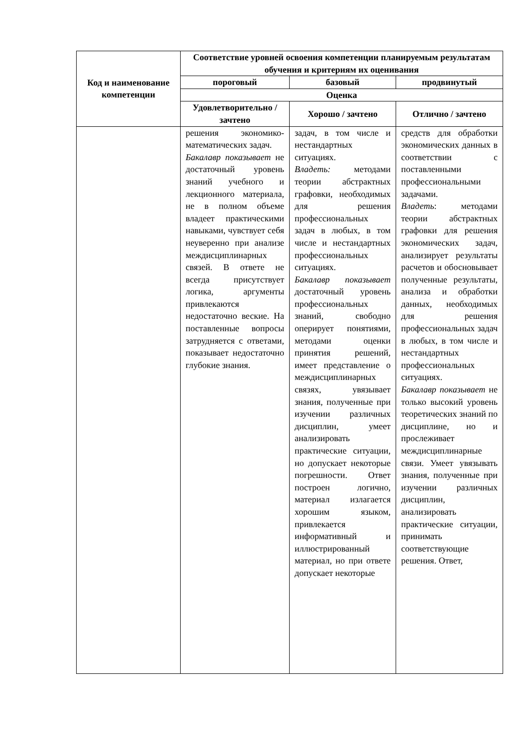| Код и наименование компетенции | Соответствие уровней освоения компетенции планируемым результатам обучения и критериям их оценивания | | |
| --- | --- | --- | --- |
| | пороговый | базовый | продвинутый |
| | Оценка | | |
| | Удовлетворительно / зачтено | Хорошо / зачтено | Отлично / зачтено |
| | решения экономико-математических задач. Бакалавр показывает не достаточный уровень знаний учебного и лекционного материала, не в полном объеме владеет практическими навыками, чувствует себя неуверенно при анализе междисциплинарных связей. В ответе не всегда присутствует логика, аргументы привлекаются недостаточно веские. На поставленные вопросы затрудняется с ответами, показывает недостаточно глубокие знания. | задач, в том числе и нестандартных ситуациях. Владеть: методами теории абстрактных графовки, необходимых для решения профессиональных задач в любых, в том числе и нестандартных профессиональных ситуациях. Бакалавр показывает достаточный уровень профессиональных знаний, свободно оперирует понятиями, методами оценки принятия решений, имеет представление о междисциплинарных связях, увязывает знания, полученные при изучении различных дисциплин, умеет анализировать практические ситуации, но допускает некоторые погрешности. Ответ построен логично, материал излагается хорошим языком, привлекается информативный и иллюстрированный материал, но при ответе допускает некоторые | средств для обработки экономических данных в соответствии с поставленными профессиональными задачами. Владеть : методами теории абстрактных графовки для решения экономических задач, анализирует результаты расчетов и обосновывает полученные результаты, анализа и обработки данных, необходимых для решения профессиональных задач в любых, в том числе и нестандартных профессиональных ситуациях. Бакалавр показывает не только высокий уровень теоретических знаний по дисциплине, но и прослеживает междисциплинарные связи. Умеет увязывать знания, полученные при изучении различных дисциплин, анализировать практические ситуации, принимать соответствующие решения. Ответ, |